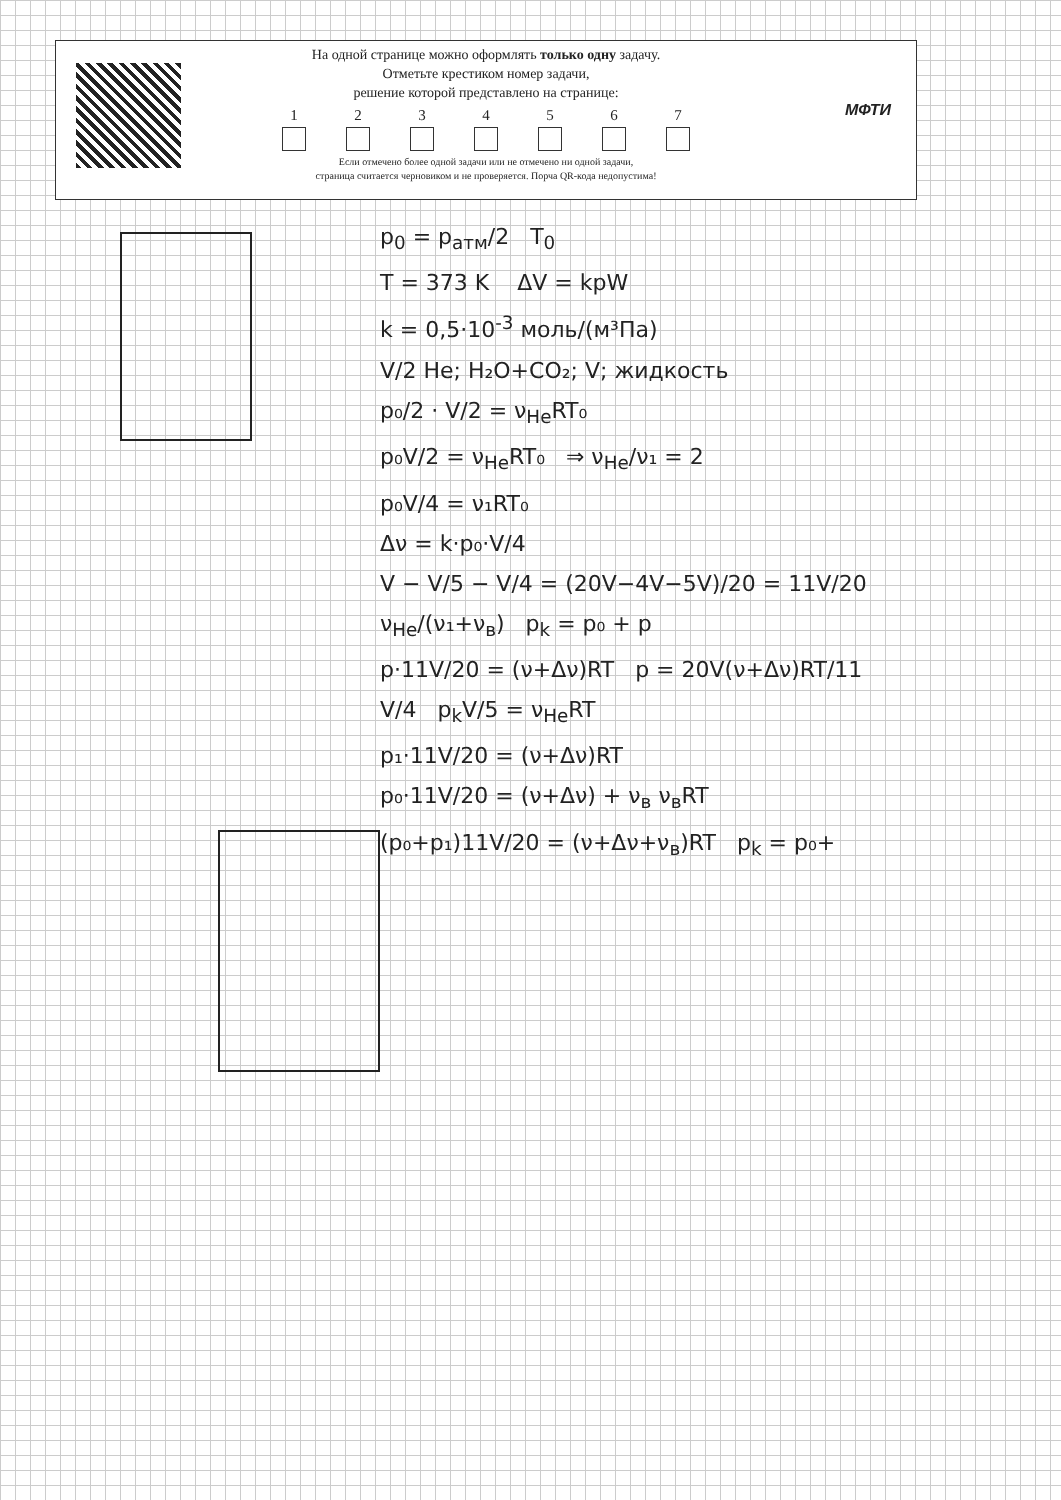МФТИ
На одной странице можно оформлять только одну задачу.
Отметьте крестиком номер задачи,
решение которой представлено на странице:
1 2 3 4 5 6 7
Если отмечено более одной задачи или не отмечено ни одной задачи,
страница считается черновиком и не проверяется. Порча QR-кода недопустима!
p<sub>0</sub> = p<sub>атм</sub>/2 T<sub>0</sub>
T = 373 K ΔV = kpW
k = 0,5·10<sup>-3</sup> моль/(м³Па)
V/2 He; H₂O+CO₂; V; жидкость
p₀/2 · V/2 = ν<sub>He</sub>RT₀
p₀V/2 = ν<sub>He</sub>RT₀ ⇒ ν<sub>He</sub>/ν₁ = 2
p₀V/4 = ν₁RT₀
Δν = k·p₀·V/4
V − V/5 − V/4 = (20V−4V−5V)/20 = 11V/20
ν<sub>He</sub>/(ν₁+ν<sub>в</sub>) p<sub>k</sub> = p₀ + p
p·11V/20 = (ν+Δν)RT p = 20V(ν+Δν)RT/11
V/4 p<sub>k</sub>V/5 = ν<sub>He</sub>RT
p₁·11V/20 = (ν+Δν)RT
p₀·11V/20 = (ν+Δν) + ν<sub>в</sub> ν<sub>в</sub>RT
(p₀+p₁)11V/20 = (ν+Δν+ν<sub>в</sub>)RT p<sub>k</sub> = p₀+